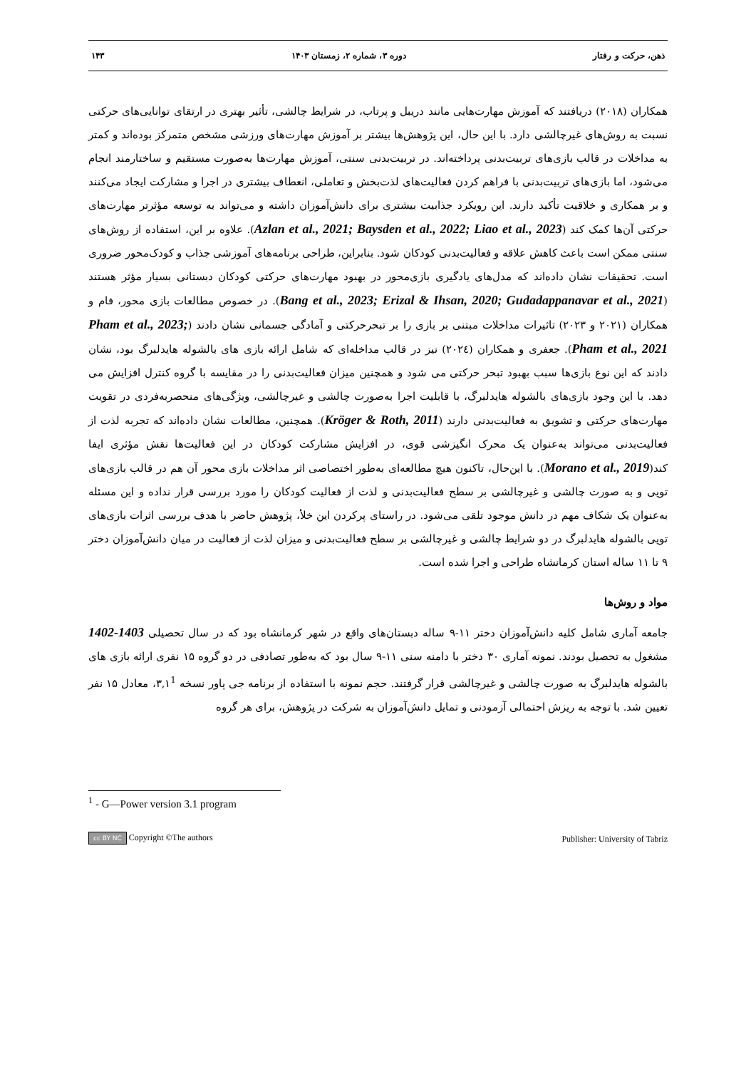ذهن، حرکت و رفتار دوره ۳، شماره ۲، زمستان ۱۴۰۳ ۱۴۳
همکاران (۲۰۱۸) دریافتند که آموزش مهارت‌هایی مانند دریبل و پرتاب، در شرایط چالشی، تأثیر بهتری در ارتقای توانایی‌های حرکتی نسبت به روش‌های غیرچالشی دارد. با این حال، این پژوهش‌ها بیشتر بر آموزش مهارت‌های ورزشی مشخص متمرکز بوده‌اند و کمتر به مداخلات در قالب بازی‌های تربیت‌بدنی پرداخته‌اند. در تربیت‌بدنی سنتی، آموزش مهارت‌ها به‌صورت مستقیم و ساختارمند انجام می‌شود، اما بازی‌های تربیت‌بدنی با فراهم کردن فعالیت‌های لذت‌بخش و تعاملی، انعطاف بیشتری در اجرا و مشارکت ایجاد می‌کنند و بر همکاری و خلاقیت تأکید دارند. این رویکرد جذابیت بیشتری برای دانش‌آموزان داشته و می‌تواند به توسعه مؤثرتر مهارت‌های حرکتی آن‌ها کمک کند (Azlan et al., 2021; Baysden et al., 2022; Liao et al., 2023). علاوه بر این، استفاده از روش‌های سنتی ممکن است باعث کاهش علاقه و فعالیت‌بدنی کودکان شود. بنابراین، طراحی برنامه‌های آموزشی جذاب و کودک‌محور ضروری است. تحقیقات نشان داده‌اند که مدل‌های یادگیری بازی‌محور در بهبود مهارت‌های حرکتی کودکان دبستانی بسیار مؤثر هستند (Bang et al., 2023; Erizal & Ihsan, 2020; Gudadappanavar et al., 2021). در خصوص مطالعات بازی محور، فام و همکاران (۲۰۲۱ و ۲۰۲۳) تاثیرات مداخلات مبتنی بر بازی را بر تبحرحرکتی و آمادگی جسمانی نشان دادند (Pham et al., 2023; Pham et al., 2021). جعفری و همکاران (۲۰۲٤) نیز در قالب مداخله‌ای که شامل ارائه بازی های بالشوله هایدلبرگ بود، نشان دادند که این نوع بازی‌ها سبب بهبود تبحر حرکتی می شود و همچنین میزان فعالیت‌بدنی را در مقایسه با گروه کنترل افزایش می دهد. با این وجود بازی‌های بالشوله هایدلبرگ، با قابلیت اجرا به‌صورت چالشی و غیرچالشی، ویژگی‌های منحصربه‌فردی در تقویت مهارت‌های حرکتی و تشویق به فعالیت‌بدنی دارند (Kröger & Roth, 2011). همچنین، مطالعات نشان داده‌اند که تجربه لذت از فعالیت‌بدنی می‌تواند به‌عنوان یک محرک انگیزشی قوی، در افزایش مشارکت کودکان در این فعالیت‌ها نقش مؤثری ایفا کند(Morano et al., 2019). با این‌حال، تاکنون هیچ مطالعه‌ای به‌طور اختصاصی اثر مداخلات بازی محور آن هم در قالب بازی‌های توپی و به صورت چالشی و غیرچالشی بر سطح فعالیت‌بدنی و لذت از فعالیت کودکان را مورد بررسی قرار نداده و این مسئله به‌عنوان یک شکاف مهم در دانش موجود تلقی می‌شود. در راستای پرکردن این خلأ، پژوهش حاضر با هدف بررسی اثرات بازی‌های توپی بالشوله هایدلبرگ در دو شرایط چالشی و غیرچالشی بر سطح فعالیت‌بدنی و میزان لذت از فعالیت در میان دانش‌آموزان دختر ۹ تا ۱۱ ساله استان کرمانشاه طراحی و اجرا شده است.
مواد و روش‌ها
جامعه آماری شامل کلیه دانش‌آموزان دختر ۱۱-۹ ساله دبستان‌های واقع در شهر کرمانشاه بود که در سال تحصیلی 1403-1402 مشغول به تحصیل بودند. نمونه آماری ۳۰ دختر با دامنه سنی ۱۱-۹ سال بود که به‌طور تصادفی در دو گروه ۱۵ نفری ارائه بازی های بالشوله هایدلبرگ به صورت چالشی و غیرچالشی قرار گرفتند. حجم نمونه با استفاده از برنامه جی پاور نسخه ۳,۱<sup>1</sup>، معادل ۱۵ نفر تعیین شد. با توجه به ریزش احتمالی آزمودنی و تمایل دانش‌آموزان به شرکت در پژوهش، برای هر گروه
<sup>1</sup> - G—Power version 3.1 program
cc BY NC Copyright ©The authors Publisher: University of Tabriz